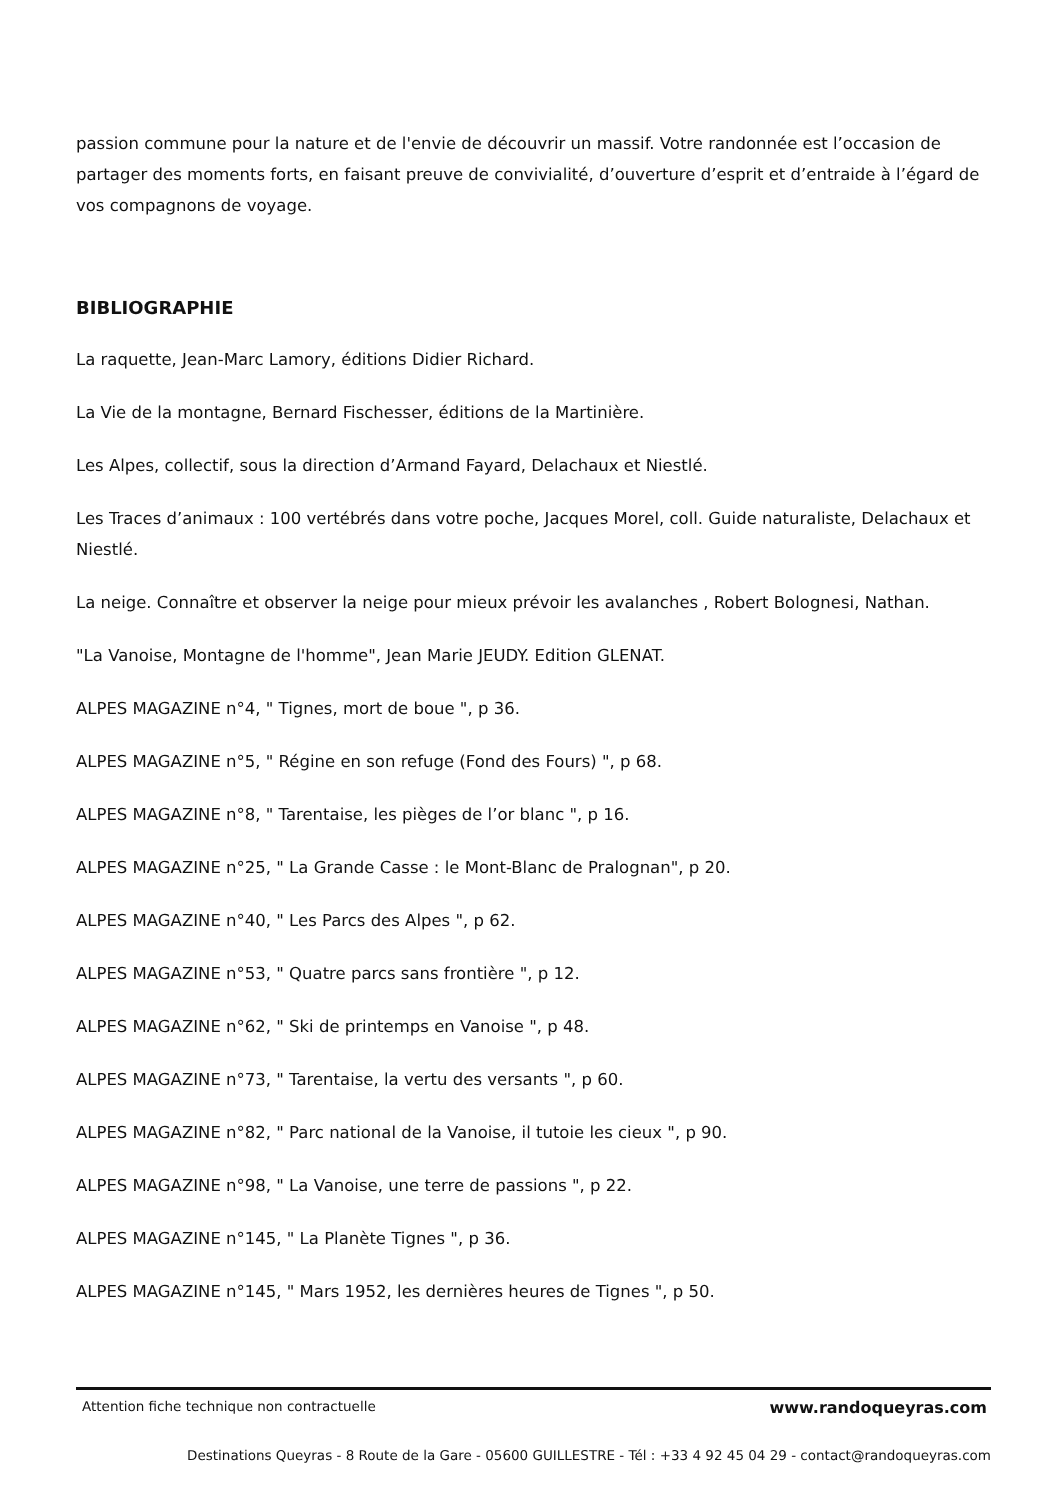passion commune pour la nature et de l'envie de découvrir un massif. Votre randonnée est l’occasion de partager des moments forts, en faisant preuve de convivialité, d’ouverture d’esprit et d’entraide à l’égard de vos compagnons de voyage.
BIBLIOGRAPHIE
La raquette, Jean-Marc Lamory, éditions Didier Richard.
La Vie de la montagne, Bernard Fischesser, éditions de la Martinière.
Les Alpes, collectif, sous la direction d’Armand Fayard, Delachaux et Niestlé.
Les Traces d’animaux : 100 vertébrés dans votre poche, Jacques Morel, coll. Guide naturaliste, Delachaux et Niestlé.
La neige. Connaître et observer la neige pour mieux prévoir les avalanches , Robert Bolognesi, Nathan.
"La Vanoise, Montagne de l'homme", Jean Marie JEUDY. Edition GLENAT.
ALPES MAGAZINE n°4, " Tignes, mort de boue ", p 36.
ALPES MAGAZINE n°5, " Régine en son refuge (Fond des Fours) ", p 68.
ALPES MAGAZINE n°8, " Tarentaise, les pièges de l’or blanc ", p 16.
ALPES MAGAZINE n°25, " La Grande Casse : le Mont-Blanc de Pralognan", p 20.
ALPES MAGAZINE n°40, " Les Parcs des Alpes ", p 62.
ALPES MAGAZINE n°53, " Quatre parcs sans frontière ", p 12.
ALPES MAGAZINE n°62, " Ski de printemps en Vanoise ", p 48.
ALPES MAGAZINE n°73, " Tarentaise, la vertu des versants ", p 60.
ALPES MAGAZINE n°82, " Parc national de la Vanoise, il tutoie les cieux ", p 90.
ALPES MAGAZINE n°98, " La Vanoise, une terre de passions ", p 22.
ALPES MAGAZINE n°145, " La Planète Tignes ", p 36.
ALPES MAGAZINE n°145, " Mars 1952, les dernières heures de Tignes ", p 50.
Attention fiche technique non contractuelle www.randoqueyras.com
Destinations Queyras - 8 Route de la Gare - 05600 GUILLESTRE - Tél : +33 4 92 45 04 29 - contact@randoqueyras.com